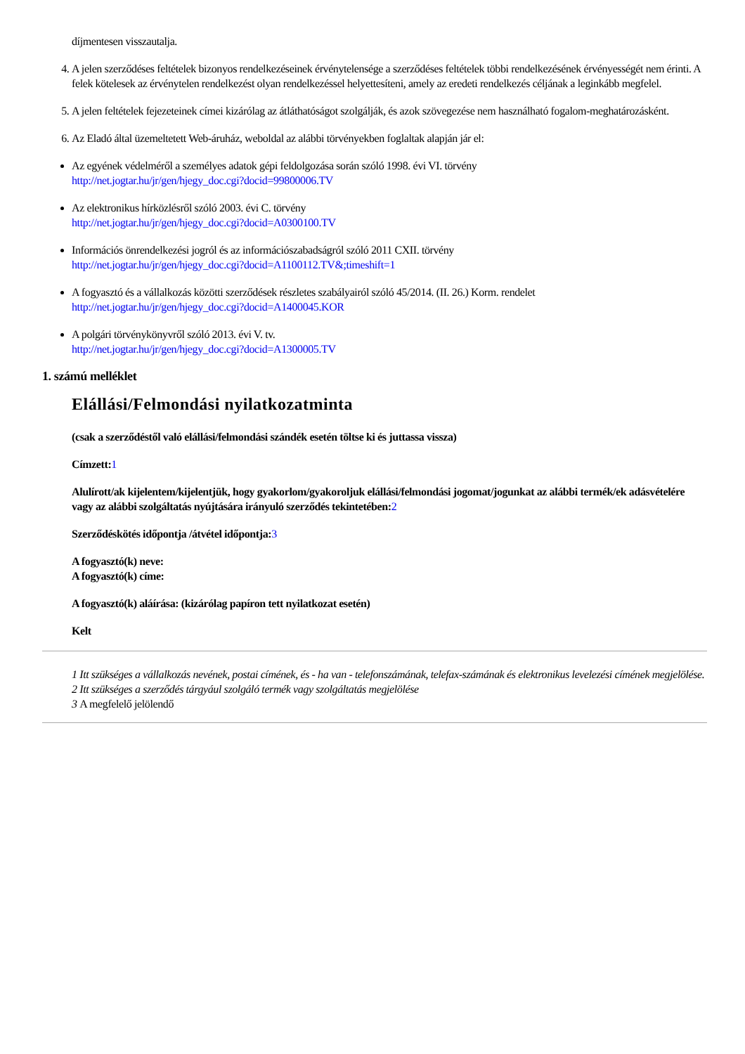díjmentesen visszautalja.
4. A jelen szerződéses feltételek bizonyos rendelkezéseinek érvénytelensége a szerződéses feltételek többi rendelkezésének érvényességét nem érinti. A felek kötelesek az érvénytelen rendelkezést olyan rendelkezéssel helyettesíteni, amely az eredeti rendelkezés céljának a leginkább megfelel.
5. A jelen feltételek fejezeteinek címei kizárólag az átláthatóságot szolgálják, és azok szövegezése nem használható fogalom-meghatározásként.
6. Az Eladó által üzemeltetett Web-áruház, weboldal az alábbi törvényekben foglaltak alapján jár el:
Az egyének védelméről a személyes adatok gépi feldolgozása során szóló 1998. évi VI. törvény
http://net.jogtar.hu/jr/gen/hjegy_doc.cgi?docid=99800006.TV
Az elektronikus hírközlésről szóló 2003. évi C. törvény
http://net.jogtar.hu/jr/gen/hjegy_doc.cgi?docid=A0300100.TV
Információs önrendelkezési jogról és az információszabadságról szóló 2011 CXII. törvény
http://net.jogtar.hu/jr/gen/hjegy_doc.cgi?docid=A1100112.TV&;timeshift=1
A fogyasztó és a vállalkozás közötti szerződések részletes szabályairól szóló 45/2014. (II. 26.) Korm. rendelet
http://net.jogtar.hu/jr/gen/hjegy_doc.cgi?docid=A1400045.KOR
A polgári törvénykönyvről szóló 2013. évi V. tv.
http://net.jogtar.hu/jr/gen/hjegy_doc.cgi?docid=A1300005.TV
1. számú melléklet
Elállási/Felmondási nyilatkozatminta
(csak a szerződéstől való elállási/felmondási szándék esetén töltse ki és juttassa vissza)
Címzett: 1
Alulírott/ak kijelentem/kijelentjük, hogy gyakorlom/gyakoroljuk elállási/felmondási jogomat/jogunkat az alábbi termék/ek adásvételére vagy az alábbi szolgáltatás nyújtására irányuló szerződés tekintetében: 2
Szerződéskötés időpontja /átvétel időpontja: 3
A fogyasztó(k) neve:
A fogyasztó(k) címe:
A fogyasztó(k) aláírása: (kizárólag papíron tett nyilatkozat esetén)
Kelt
1 Itt szükséges a vállalkozás nevének, postai címének, és - ha van - telefonszámának, telefax-számának és elektronikus levelezési címének megjelölése.
2 Itt szükséges a szerződés tárgyául szolgáló termék vagy szolgáltatás megjelölése
3 A megfelelő jelölendő